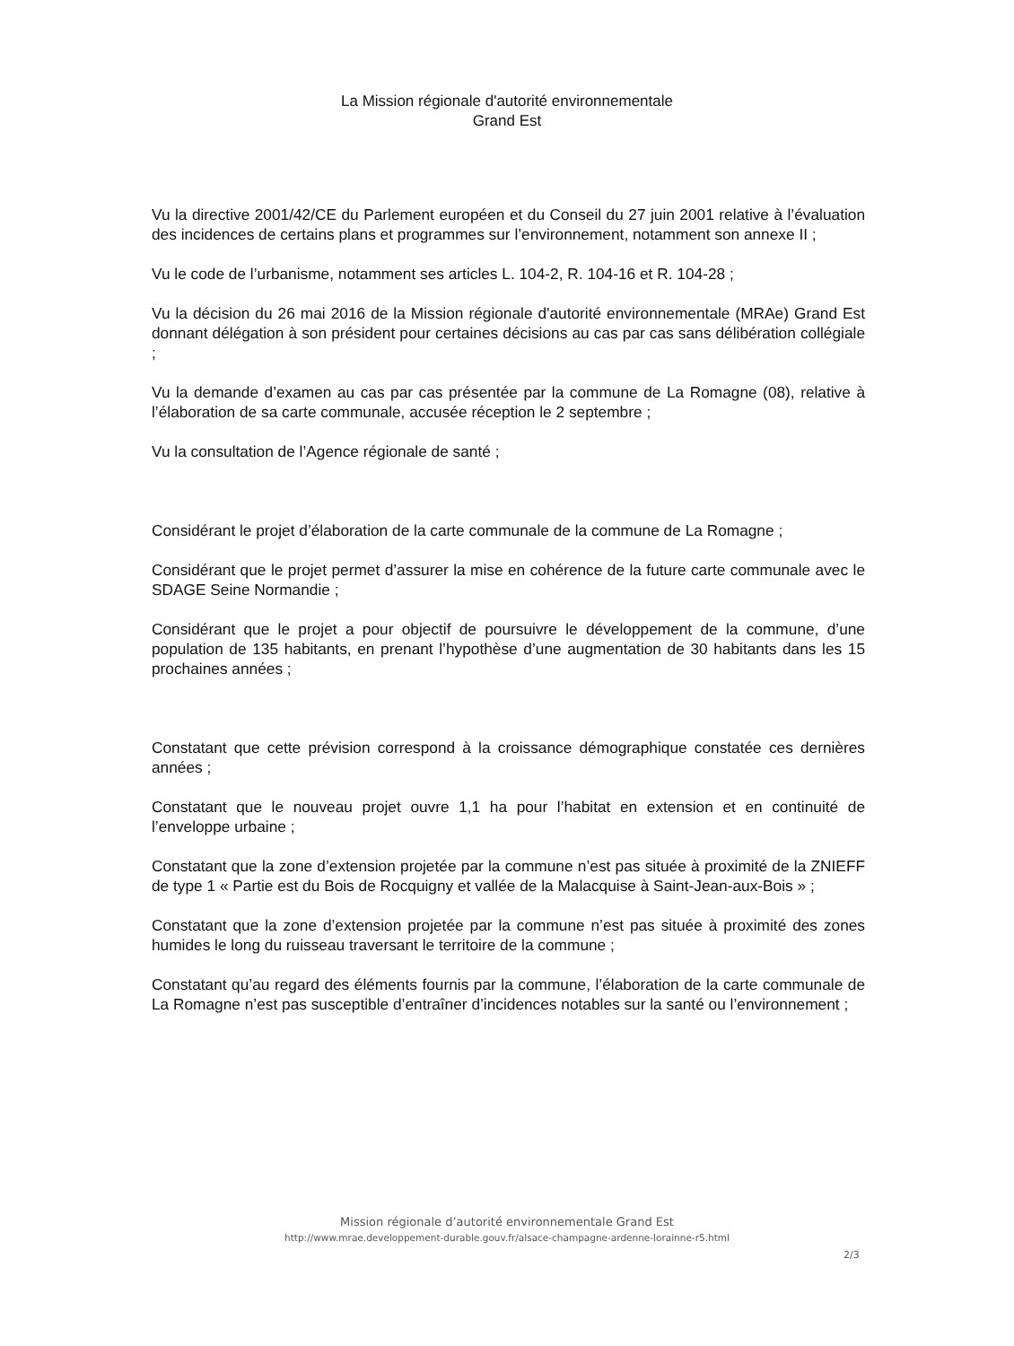La Mission régionale d'autorité environnementale
Grand Est
Vu la directive 2001/42/CE du Parlement européen et du Conseil du 27 juin 2001 relative à l’évaluation des incidences de certains plans et programmes sur l’environnement, notamment son annexe II ;
Vu le code de l’urbanisme, notamment ses articles L. 104-2, R. 104-16 et R. 104-28 ;
Vu la décision du 26 mai 2016 de la Mission régionale d'autorité environnementale (MRAe) Grand Est donnant délégation à son président pour certaines décisions au cas par cas sans délibération collégiale ;
Vu la demande d’examen au cas par cas présentée par la commune de La Romagne (08), relative à l’élaboration de sa carte communale, accusée réception le 2 septembre ;
Vu la consultation de l’Agence régionale de santé ;
Considérant le projet d’élaboration de la carte communale de la commune de La Romagne ;
Considérant que le projet permet d’assurer la mise en cohérence de la future carte communale avec le SDAGE Seine Normandie ;
Considérant que le projet a pour objectif de poursuivre le développement de la commune, d’une population de 135 habitants, en prenant l’hypothèse d’une augmentation de 30 habitants dans les 15 prochaines années ;
Constatant que cette prévision correspond à la croissance démographique constatée ces dernières années ;
Constatant que le nouveau projet ouvre 1,1 ha pour l’habitat en extension et en continuité de l’enveloppe urbaine ;
Constatant que la zone d’extension projetée par la commune n’est pas située à proximité de la ZNIEFF de type 1 « Partie est du Bois de Rocquigny et vallée de la Malacquise à Saint-Jean-aux-Bois » ;
Constatant que la zone d’extension projetée par la commune n’est pas située à proximité des zones humides le long du ruisseau traversant le territoire de la commune ;
Constatant qu’au regard des éléments fournis par la commune, l’élaboration de la carte communale de La Romagne n’est pas susceptible d’entraîner d’incidences notables sur la santé ou l’environnement ;
Mission régionale d’autorité environnementale Grand Est
http://www.mrae.developpement-durable.gouv.fr/alsace-champagne-ardenne-lorainne-r5.html
2/3